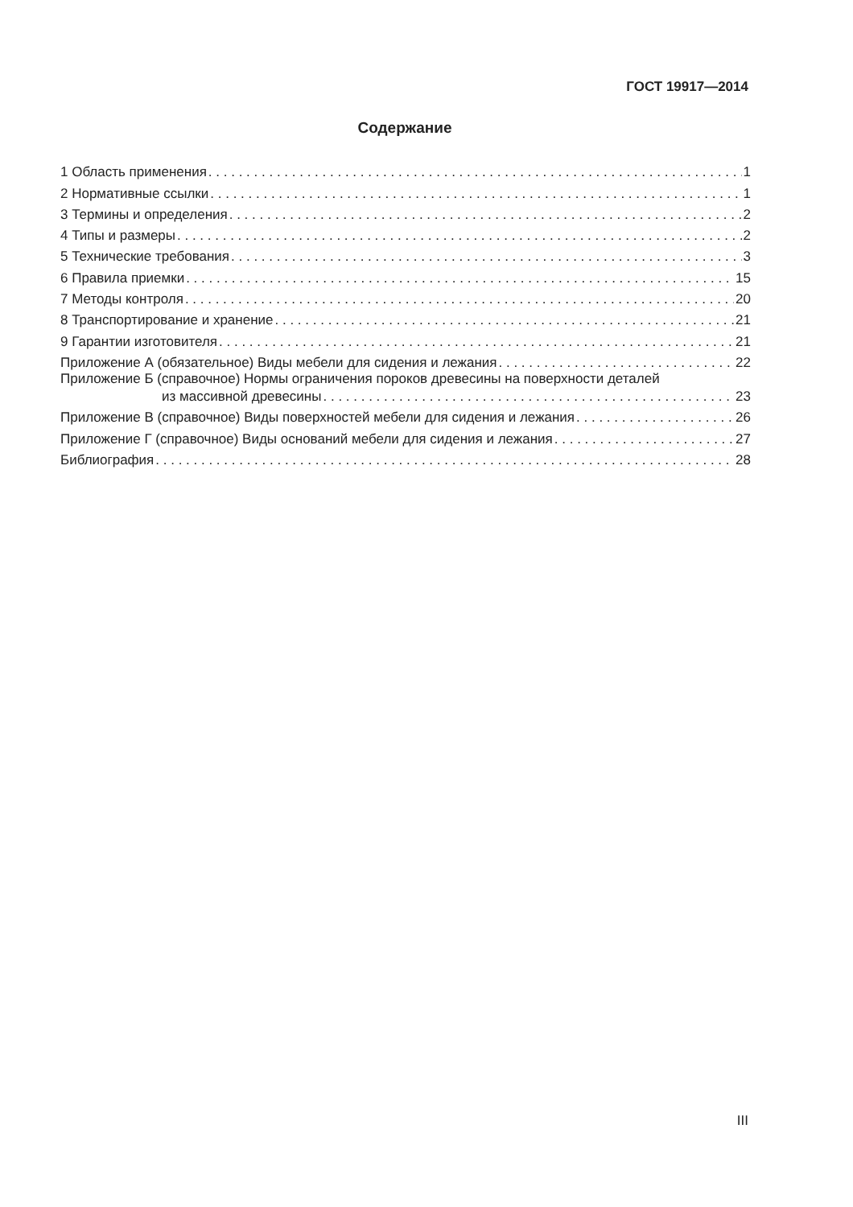ГОСТ 19917—2014
Содержание
1 Область применения 1
2 Нормативные ссылки 1
3 Термины и определения 2
4 Типы и размеры 2
5 Технические требования 3
6 Правила приемки 15
7 Методы контроля 20
8 Транспортирование и хранение 21
9 Гарантии изготовителя 21
Приложение А (обязательное) Виды мебели для сидения и лежания 22
Приложение Б (справочное) Нормы ограничения пороков древесины на поверхности деталей
из массивной древесины 23
Приложение В (справочное) Виды поверхностей мебели для сидения и лежания 26
Приложение Г (справочное) Виды оснований мебели для сидения и лежания 27
Библиография 28
III